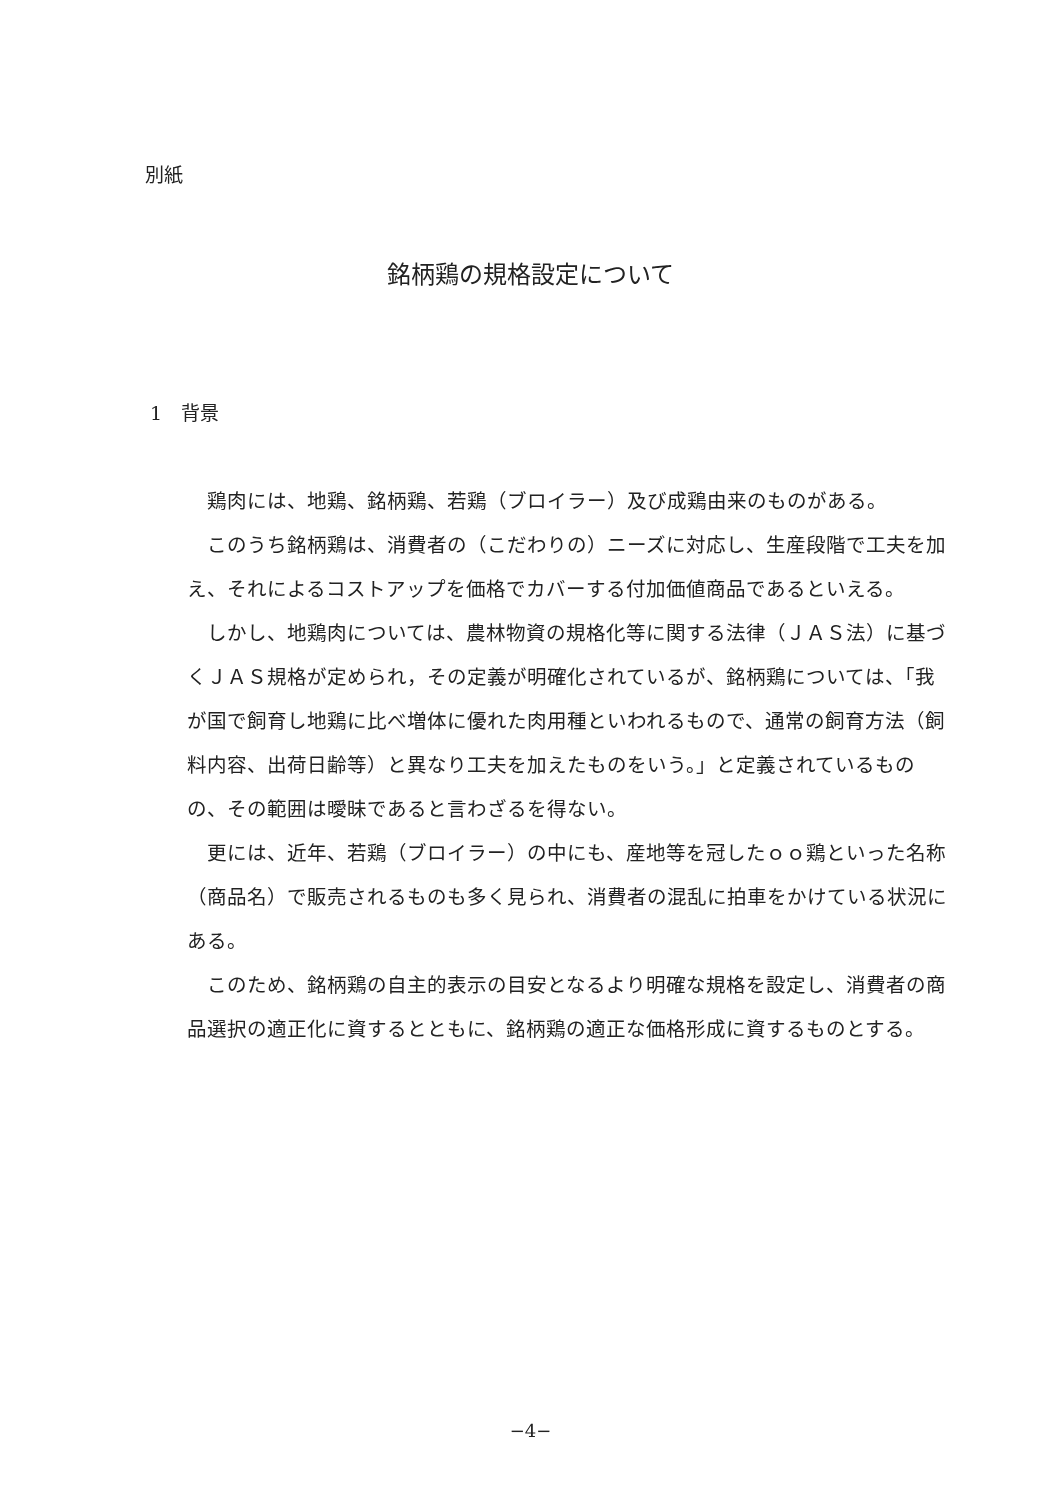別紙
銘柄鶏の規格設定について
1　背景
鶏肉には、地鶏、銘柄鶏、若鶏（ブロイラー）及び成鶏由来のものがある。
このうち銘柄鶏は、消費者の（こだわりの）ニーズに対応し、生産段階で工夫を加え、それによるコストアップを価格でカバーする付加価値商品であるといえる。
しかし、地鶏肉については、農林物資の規格化等に関する法律（ＪＡＳ法）に基づくＪＡＳ規格が定められ，その定義が明確化されているが、銘柄鶏については、「我が国で飼育し地鶏に比べ増体に優れた肉用種といわれるもので、通常の飼育方法（飼料内容、出荷日齢等）と異なり工夫を加えたものをいう。」と定義されているものの、その範囲は曖昧であると言わざるを得ない。
更には、近年、若鶏（ブロイラー）の中にも、産地等を冠したｏｏ鶏といった名称（商品名）で販売されるものも多く見られ、消費者の混乱に拍車をかけている状況にある。
このため、銘柄鶏の自主的表示の目安となるより明確な規格を設定し、消費者の商品選択の適正化に資するとともに、銘柄鶏の適正な価格形成に資するものとする。
−4−